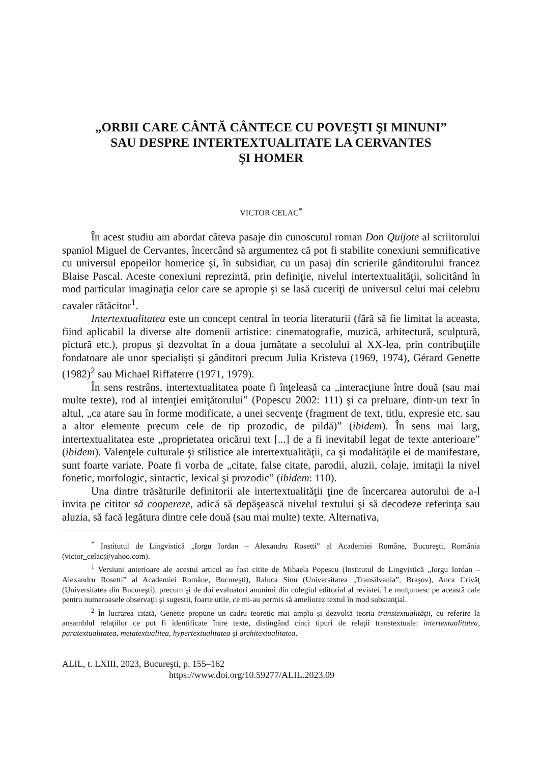„ORBII CARE CÂNTĂ CÂNTECE CU POVEŞTI ŞI MINUNI”
SAU DESPRE INTERTEXTUALITATE LA CERVANTES
ŞI HOMER
VICTOR CELAC<sup>*</sup>
În acest studiu am abordat câteva pasaje din cunoscutul roman Don Quijote al scriitorului spaniol Miguel de Cervantes, încercând să argumentez că pot fi stabilite conexiuni semnificative cu universul epopeilor homerice şi, în subsidiar, cu un pasaj din scrierile gânditorului francez Blaise Pascal. Aceste conexiuni reprezintă, prin definiţie, nivelul intertextualităţii, solicitând în mod particular imaginaţia celor care se apropie şi se lasă cuceriţi de universul celui mai celebru cavaler rătăcitor<sup>1</sup>.
Intertextualitatea este un concept central în teoria literaturii (fără să fie limitat la aceasta, fiind aplicabil la diverse alte domenii artistice: cinematografie, muzică, arhitectură, sculptură, pictură etc.), propus şi dezvoltat în a doua jumătate a secolului al XX-lea, prin contribuţiile fondatoare ale unor specialişti şi gânditori precum Julia Kristeva (1969, 1974), Gérard Genette (1982)<sup>2</sup> sau Michael Riffaterre (1971, 1979).
În sens restrâns, intertextualitatea poate fi înţeleasă ca „interacţiune între două (sau mai multe texte), rod al intenţiei emiţătorului” (Popescu 2002: 111) şi ca preluare, dintr-un text în altul, „ca atare sau în forme modificate, a unei secvenţe (fragment de text, titlu, expresie etc. sau a altor elemente precum cele de tip prozodic, de pildă)” (ibidem). În sens mai larg, intertextualitatea este „proprietatea oricărui text [...] de a fi inevitabil legat de texte anterioare” (ibidem). Valenţele culturale şi stilistice ale intertextualităţii, ca şi modalităţile ei de manifestare, sunt foarte variate. Poate fi vorba de „citate, false citate, parodii, aluzii, colaje, imitaţii la nivel fonetic, morfologic, sintactic, lexical şi prozodic” (ibidem: 110).
Una dintre trăsăturile definitorii ale intertextualităţii ţine de încercarea autorului de a-l invita pe cititor să coopereze, adică să depăşească nivelul textului şi să decodeze referinţa sau aluzia, să facă legătura dintre cele două (sau mai multe) texte. Alternativa,
<sup>*</sup> Institutul de Lingvistică „Iorgu Iordan – Alexandru Rosetti” al Academiei Române, Bucureşti, România (victor_celac@yahoo.com).
<sup>1</sup> Versiuni anterioare ale acestui articol au fost citite de Mihaela Popescu (Institutul de Lingvistică „Iorgu Iordan – Alexandru Rosetti” al Academiei Române, Bucureşti), Raluca Sinu (Universitatea „Transilvania”, Braşov), Anca Crivăţ (Universitatea din Bucureşti), precum şi de doi evaluatori anonimi din colegiul editorial al revistei. Le mulţumesc pe această cale pentru numeroasele observaţii şi sugestii, foarte utile, ce mi-au permis să ameliorez textul în mod substanţial.
<sup>2</sup> În lucrarea citată, Genette propune un cadru teoretic mai amplu şi dezvoltă teoria transtextualităţii, cu referire la ansamblul relaţiilor ce pot fi identificate între texte, distingând cinci tipuri de relaţii transtextuale: intertextualitatea, paratextualitatea, metatextualitea, hypertextualitatea şi architextualitatea.
ALIL, t. LXIII, 2023, Bucureşti, p. 155–162
https://www.doi.org/10.59277/ALIL.2023.09